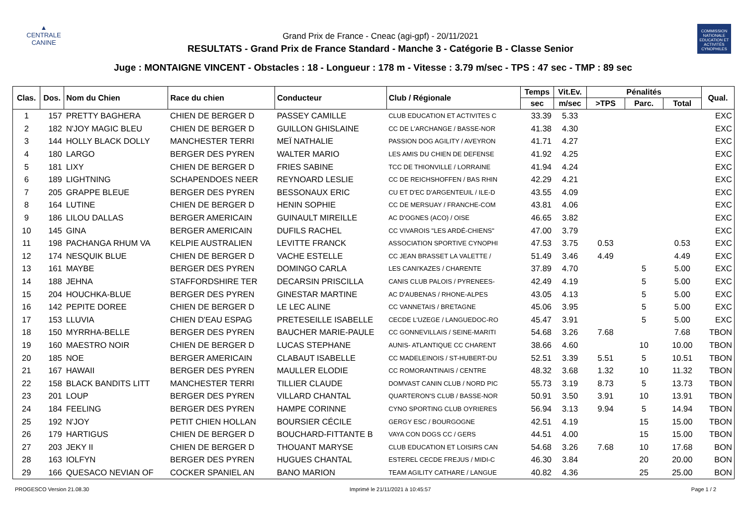▲
CENTRALE
CANINE
Grand Prix de France - Cneac (agi-gpf) - 20/11/2021
RESULTATS - Grand Prix de France Standard - Manche 3 - Catégorie B - Classe Senior
COMMISSION NATIONALE EDUCATION ET ACTIVITÉS CYNOPHILES
Juge : MONTAIGNE VINCENT - Obstacles : 18 - Longueur : 178 m - Vitesse : 3.79 m/sec - TPS : 47 sec - TMP : 89 sec
| Clas. | Dos. | Nom du Chien | Race du chien | Conducteur | Club / Régionale | Temps | Vit.Ev. | Pénalités | | | Qual. |
| --- | --- | --- | --- | --- | --- | --- | --- | --- | --- | --- | --- |
| | | | | | | sec | m/sec | >TPS | Parc. | Total | |
| 1 | 157 | PRETTY BAGHERA | CHIEN DE BERGER D | PASSEY CAMILLE | CLUB EDUCATION ET ACTIVITES C | 33.39 | 5.33 | | | | EXC |
| 2 | 182 | N'JOY MAGIC BLEU | CHIEN DE BERGER D | GUILLON GHISLAINE | CC DE L'ARCHANGE / BASSE-NOR | 41.38 | 4.30 | | | | EXC |
| 3 | 144 | HOLLY BLACK DOLLY | MANCHESTER TERRI | MEÏ NATHALIE | PASSION DOG AGILITY / AVEYRON | 41.71 | 4.27 | | | | EXC |
| 4 | 180 | LARGO | BERGER DES PYREN | WALTER MARIO | LES AMIS DU CHIEN DE DEFENSE | 41.92 | 4.25 | | | | EXC |
| 5 | 181 | LIXY | CHIEN DE BERGER D | FRIES SABINE | TCC DE THIONVILLE / LORRAINE | 41.94 | 4.24 | | | | EXC |
| 6 | 189 | LIGHTNING | SCHAPENDOES NEER | REYNOARD LESLIE | CC DE REICHSHOFFEN / BAS RHIN | 42.29 | 4.21 | | | | EXC |
| 7 | 205 | GRAPPE BLEUE | BERGER DES PYREN | BESSONAUX ERIC | CU ET D'EC D'ARGENTEUIL / ILE-D | 43.55 | 4.09 | | | | EXC |
| 8 | 164 | LUTINE | CHIEN DE BERGER D | HENIN SOPHIE | CC DE MERSUAY / FRANCHE-COM | 43.81 | 4.06 | | | | EXC |
| 9 | 186 | LILOU DALLAS | BERGER AMERICAIN | GUINAULT MIREILLE | AC D'OGNES (ACO) / OISE | 46.65 | 3.82 | | | | EXC |
| 10 | 145 | GINA | BERGER AMERICAIN | DUFILS RACHEL | CC VIVAROIS "LES ARDÉ-CHIENS" | 47.00 | 3.79 | | | | EXC |
| 11 | 198 | PACHANGA RHUM VA | KELPIE AUSTRALIEN | LEVITTE FRANCK | ASSOCIATION SPORTIVE CYNOPHI | 47.53 | 3.75 | 0.53 | | 0.53 | EXC |
| 12 | 174 | NESQUIK BLUE | CHIEN DE BERGER D | VACHE ESTELLE | CC JEAN BRASSET LA VALETTE / | 51.49 | 3.46 | 4.49 | | 4.49 | EXC |
| 13 | 161 | MAYBE | BERGER DES PYREN | DOMINGO CARLA | LES CANI'KAZES / CHARENTE | 37.89 | 4.70 | | 5 | 5.00 | EXC |
| 14 | 188 | JEHNA | STAFFORDSHIRE TER | DECARSIN PRISCILLA | CANIS CLUB PALOIS / PYRENEES- | 42.49 | 4.19 | | 5 | 5.00 | EXC |
| 15 | 204 | HOUCHKA-BLUE | BERGER DES PYREN | GINESTAR MARTINE | AC D'AUBENAS / RHONE-ALPES | 43.05 | 4.13 | | 5 | 5.00 | EXC |
| 16 | 142 | PEPITE DOREE | CHIEN DE BERGER D | LE LEC ALINE | CC VANNETAIS / BRETAGNE | 45.06 | 3.95 | | 5 | 5.00 | EXC |
| 17 | 153 | LLUVIA | CHIEN D'EAU ESPAG | PRETESEILLE ISABELLE | CECDE L'UZEGE / LANGUEDOC-RO | 45.47 | 3.91 | | 5 | 5.00 | EXC |
| 18 | 150 | MYRRHA-BELLE | BERGER DES PYREN | BAUCHER MARIE-PAULE | CC GONNEVILLAIS / SEINE-MARITI | 54.68 | 3.26 | 7.68 | | 7.68 | TBON |
| 19 | 160 | MAESTRO NOIR | CHIEN DE BERGER D | LUCAS STEPHANE | AUNIS- ATLANTIQUE CC CHARENT | 38.66 | 4.60 | | 10 | 10.00 | TBON |
| 20 | 185 | NOE | BERGER AMERICAIN | CLABAUT ISABELLE | CC MADELEINOIS / ST-HUBERT-DU | 52.51 | 3.39 | 5.51 | 5 | 10.51 | TBON |
| 21 | 167 | HAWAII | BERGER DES PYREN | MAULLER ELODIE | CC ROMORANTINAIS / CENTRE | 48.32 | 3.68 | 1.32 | 10 | 11.32 | TBON |
| 22 | 158 | BLACK BANDITS LITT | MANCHESTER TERRI | TILLIER CLAUDE | DOMVAST CANIN CLUB / NORD PIC | 55.73 | 3.19 | 8.73 | 5 | 13.73 | TBON |
| 23 | 201 | LOUP | BERGER DES PYREN | VILLARD CHANTAL | QUARTERON'S CLUB / BASSE-NOR | 50.91 | 3.50 | 3.91 | 10 | 13.91 | TBON |
| 24 | 184 | FEELING | BERGER DES PYREN | HAMPE CORINNE | CYNO SPORTING CLUB OYRIERES | 56.94 | 3.13 | 9.94 | 5 | 14.94 | TBON |
| 25 | 192 | N'JOY | PETIT CHIEN HOLLAN | BOURSIER CÉCILE | GERGY ESC / BOURGOGNE | 42.51 | 4.19 | | 15 | 15.00 | TBON |
| 26 | 179 | HARTIGUS | CHIEN DE BERGER D | BOUCHARD-FITTANTE B | VAYA CON DOGS CC / GERS | 44.51 | 4.00 | | 15 | 15.00 | TBON |
| 27 | 203 | JEKY II | CHIEN DE BERGER D | THOUANT MARYSE | CLUB EDUCATION ET LOISIRS CAN | 54.68 | 3.26 | 7.68 | 10 | 17.68 | BON |
| 28 | 163 | IOLFYN | BERGER DES PYREN | HUGUES CHANTAL | ESTEREL CECDE FREJUS / MIDI-C | 46.30 | 3.84 | | 20 | 20.00 | BON |
| 29 | 166 | QUESACO NEVIAN OF | COCKER SPANIEL AN | BANO MARION | TEAM AGILITY CATHARE / LANGUE | 40.82 | 4.36 | | 25 | 25.00 | BON |
PROGESCO Version 21.08.30 Imprimé le 21/11/2021 à 10:45:57 Page 1 / 2